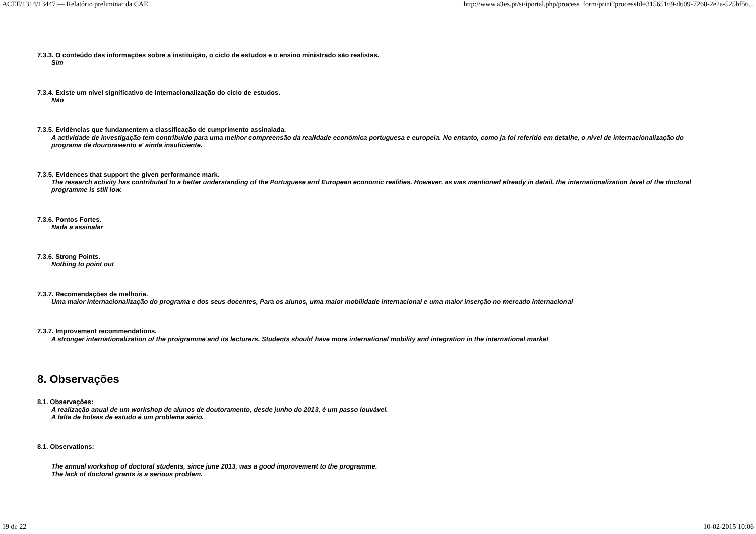ACEF/1314/13447 — Relatório preliminar da CAE http://www.a3es.pt/si/iportal.php/process_form/print?processId=31565169-d609-7260-2e2a-525bf56...
7.3.3. O conteúdo das informações sobre a instituição, o ciclo de estudos e o ensino ministrado são realistas.
Sim
7.3.4. Existe um nível significativo de internacionalização do ciclo de estudos.
Não
7.3.5. Evidências que fundamentem a classificação de cumprimento assinalada.
A actividade de investigação tem contribuido para uma melhor compreensão da realidade económica portuguesa e europeia. No entanto, como ja foi referido em detalhe, o nivel de internacionalização do programa de dourorамento e' ainda insuficiente.
7.3.5. Evidences that support the given performance mark.
The research activity has contributed to a better understanding of the Portuguese and European economic realities. However, as was mentioned already in detail, the internationalization level of the doctoral programme is still low.
7.3.6. Pontos Fortes.
Nada a assinalar
7.3.6. Strong Points.
Nothing to point out
7.3.7. Recomendações de melhoria.
Uma maior internacionalização do programa e dos seus docentes, Para os alunos, uma maior mobilidade internacional e uma maior inserção no mercado internacional
7.3.7. Improvement recommendations.
A stronger internationalization of the proigramme and its lecturers. Students should have more international mobility and integration in the international market
8. Observações
8.1. Observações:
A realização anual de um workshop de alunos de doutoramento, desde junho do 2013, é um passo louvável.
A falta de bolsas de estudo é um problema sério.
8.1. Observations:
The annual workshop of doctoral students, since june 2013, was a good improvement to the programme.
The lack of doctoral grants is a serious problem.
19 de 22 10-02-2015 10:06